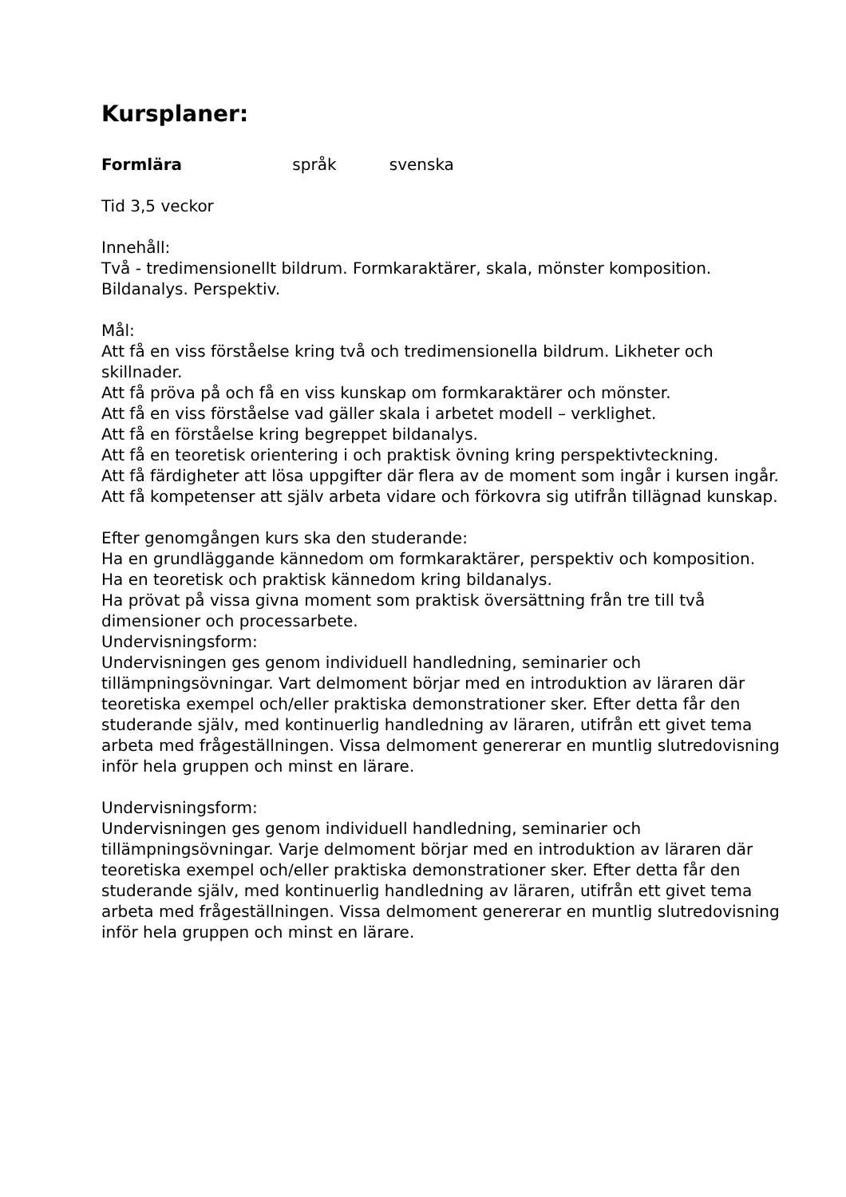Kursplaner:
Formlära språk svenska
Tid 3,5 veckor
Innehåll:
Två - tredimensionellt bildrum. Formkaraktärer, skala, mönster komposition. Bildanalys. Perspektiv.
Mål:
Att få en viss förståelse kring två och tredimensionella bildrum. Likheter och skillnader.
Att få pröva på och få en viss kunskap om formkaraktärer och mönster.
Att få en viss förståelse vad gäller skala i arbetet modell – verklighet.
Att få en förståelse kring begreppet bildanalys.
Att få en teoretisk orientering i och praktisk övning kring perspektivteckning.
Att få färdigheter att lösa uppgifter där flera av de moment som ingår i kursen ingår.
Att få kompetenser att själv arbeta vidare och förkovra sig utifrån tillägnad kunskap.
Efter genomgången kurs ska den studerande:
Ha en grundläggande kännedom om formkaraktärer, perspektiv och komposition.
Ha en teoretisk och praktisk kännedom kring bildanalys.
Ha prövat på vissa givna moment som praktisk översättning från tre till två dimensioner och processarbete.
Undervisningsform:
Undervisningen ges genom individuell handledning, seminarier och tillämpningsövningar. Vart delmoment börjar med en introduktion av läraren där teoretiska exempel och/eller praktiska demonstrationer sker. Efter detta får den studerande själv, med kontinuerlig handledning av läraren, utifrån ett givet tema arbeta med frågeställningen. Vissa delmoment genererar en muntlig slutredovisning inför hela gruppen och minst en lärare.
Undervisningsform:
Undervisningen ges genom individuell handledning, seminarier och tillämpningsövningar. Varje delmoment börjar med en introduktion av läraren där teoretiska exempel och/eller praktiska demonstrationer sker. Efter detta får den studerande själv, med kontinuerlig handledning av läraren, utifrån ett givet tema arbeta med frågeställningen. Vissa delmoment genererar en muntlig slutredovisning inför hela gruppen och minst en lärare.